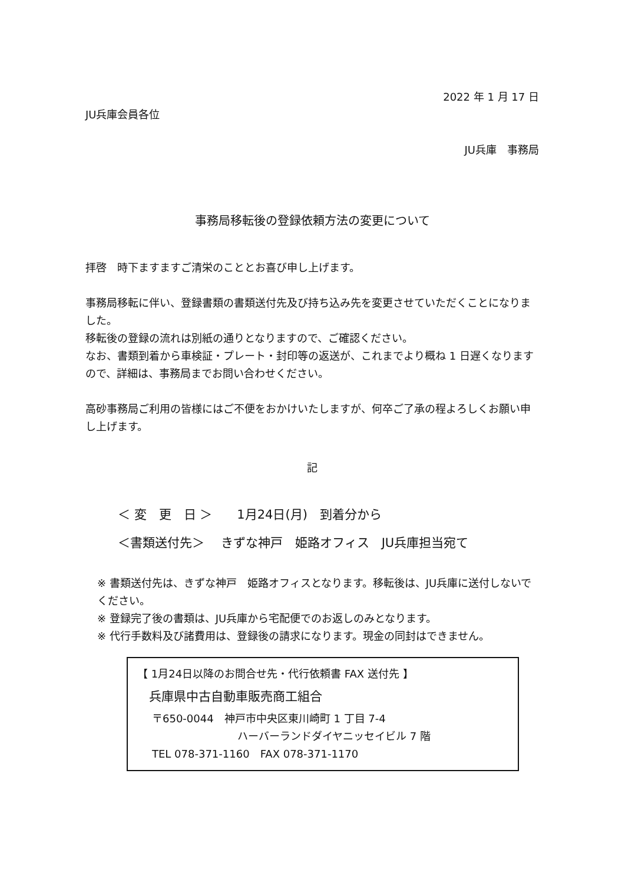2022 年 1 月 17 日
JU兵庫会員各位
JU兵庫　事務局
事務局移転後の登録依頼方法の変更について
拝啓　時下ますますご清栄のこととお喜び申し上げます。
事務局移転に伴い、登録書類の書類送付先及び持ち込み先を変更させていただくことになりました。
移転後の登録の流れは別紙の通りとなりますので、ご確認ください。
なお、書類到着から車検証・プレート・封印等の返送が、これまでより概ね 1 日遅くなりますので、詳細は、事務局までお問い合わせください。
高砂事務局ご利用の皆様にはご不便をおかけいたしますが、何卒ご了承の程よろしくお願い申し上げます。
記
＜ 変　更　日 ＞　　1月24日(月)　到着分から
＜書類送付先＞　 きずな神戸　姫路オフィス　JU兵庫担当宛て
※ 書類送付先は、きずな神戸　姫路オフィスとなります。移転後は、JU兵庫に送付しないでください。
※ 登録完了後の書類は、JU兵庫から宅配便でのお返しのみとなります。
※ 代行手数料及び諸費用は、登録後の請求になります。現金の同封はできません。
【 1月24日以降のお問合せ先・代行依頼書 FAX 送付先 】
兵庫県中古自動車販売商工組合
〒650-0044　神戸市中央区東川崎町 1 丁目 7-4
ハーバーランドダイヤニッセイビル 7 階
TEL 078-371-1160　FAX 078-371-1170